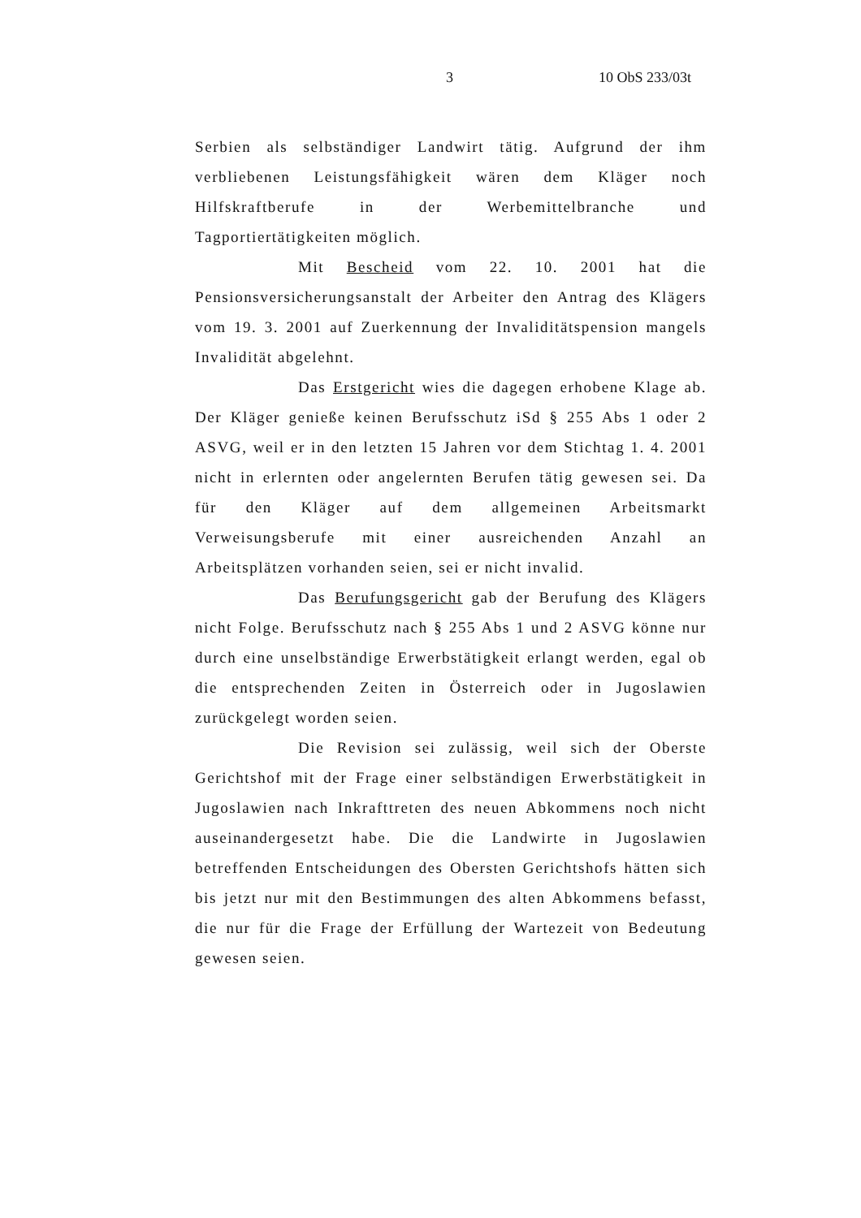3 10 ObS 233/03t
Serbien als selbständiger Landwirt tätig. Aufgrund der ihm verbliebenen Leistungsfähigkeit wären dem Kläger noch Hilfskraftberufe in der Werbemittelbranche und Tagportiertätigkeiten möglich.
Mit Bescheid vom 22. 10. 2001 hat die Pensionsversicherungsanstalt der Arbeiter den Antrag des Klägers vom 19. 3. 2001 auf Zuerkennung der Invaliditätspension mangels Invalidität abgelehnt.
Das Erstgericht wies die dagegen erhobene Klage ab. Der Kläger genieße keinen Berufsschutz iSd § 255 Abs 1 oder 2 ASVG, weil er in den letzten 15 Jahren vor dem Stichtag 1. 4. 2001 nicht in erlernten oder angelernten Berufen tätig gewesen sei. Da für den Kläger auf dem allgemeinen Arbeitsmarkt Verweisungsberufe mit einer ausreichenden Anzahl an Arbeitsplätzen vorhanden seien, sei er nicht invalid.
Das Berufungsgericht gab der Berufung des Klägers nicht Folge. Berufsschutz nach § 255 Abs 1 und 2 ASVG könne nur durch eine unselbständige Erwerbstätigkeit erlangt werden, egal ob die entsprechenden Zeiten in Österreich oder in Jugoslawien zurückgelegt worden seien.
Die Revision sei zulässig, weil sich der Oberste Gerichtshof mit der Frage einer selbständigen Erwerbstätigkeit in Jugoslawien nach Inkrafttreten des neuen Abkommens noch nicht auseinandergesetzt habe. Die die Landwirte in Jugoslawien betreffenden Entscheidungen des Obersten Gerichtshofs hätten sich bis jetzt nur mit den Bestimmungen des alten Abkommens befasst, die nur für die Frage der Erfüllung der Wartezeit von Bedeutung gewesen seien.